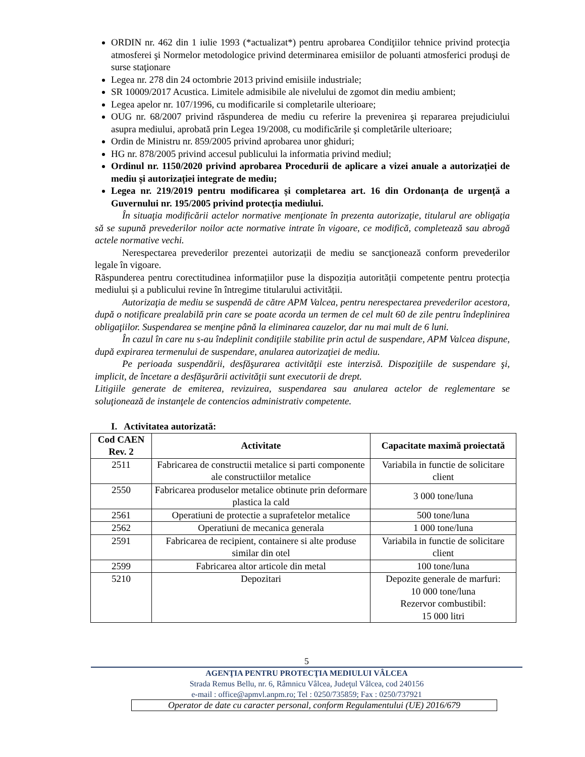ORDIN nr. 462 din 1 iulie 1993 (*actualizat*) pentru aprobarea Condiţiilor tehnice privind protecţia atmosferei şi Normelor metodologice privind determinarea emisiilor de poluanti atmosferici produşi de surse staţionare
Legea nr. 278 din 24 octombrie 2013 privind emisiile industriale;
SR 10009/2017 Acustica. Limitele admisibile ale nivelului de zgomot din mediu ambient;
Legea apelor nr. 107/1996, cu modificarile si completarile ulterioare;
OUG nr. 68/2007 privind răspunderea de mediu cu referire la prevenirea şi repararea prejudiciului asupra mediului, aprobată prin Legea 19/2008, cu modificările şi completările ulterioare;
Ordin de Ministru nr. 859/2005 privind aprobarea unor ghiduri;
HG nr. 878/2005 privind accesul publicului la informatia privind mediul;
Ordinul nr. 1150/2020 privind aprobarea Procedurii de aplicare a vizei anuale a autorizației de mediu și autorizației integrate de mediu;
Legea nr. 219/2019 pentru modificarea și completarea art. 16 din Ordonanța de urgență a Guvernului nr. 195/2005 privind protecția mediului.
În situaţia modificării actelor normative menţionate în prezenta autorizaţie, titularul are obligaţia să se supună prevederilor noilor acte normative intrate în vigoare, ce modifică, completează sau abrogă actele normative vechi.
Nerespectarea prevederilor prezentei autorizații de mediu se sancţionează conform prevederilor legale în vigoare.
Răspunderea pentru corectitudinea informațiilor puse la dispoziția autorității competente pentru protecția mediului și a publicului revine în întregime titularului activității.
Autorizaţia de mediu se suspendă de către APM Valcea, pentru nerespectarea prevederilor acestora, după o notificare prealabilă prin care se poate acorda un termen de cel mult 60 de zile pentru îndeplinirea obligaţiilor. Suspendarea se menţine până la eliminarea cauzelor, dar nu mai mult de 6 luni.
În cazul în care nu s-au îndeplinit condiţiile stabilite prin actul de suspendare, APM Valcea dispune, după expirarea termenului de suspendare, anularea autorizaţiei de mediu.
Pe perioada suspendării, desfăşurarea activităţii este interzisă. Dispoziţiile de suspendare şi, implicit, de încetare a desfăşurării activităţii sunt executorii de drept.
Litigiile generate de emiterea, revizuirea, suspendarea sau anularea actelor de reglementare se soluţionează de instanţele de contencios administrativ competente.
I. Activitatea autorizată:
| Cod CAEN Rev. 2 | Activitate | Capacitate maximă proiectată |
| --- | --- | --- |
| 2511 | Fabricarea de constructii metalice si parti componente ale constructiilor metalice | Variabila in functie de solicitare client |
| 2550 | Fabricarea produselor metalice obtinute prin deformare plastica la cald | 3 000 tone/luna |
| 2561 | Operatiuni de protectie a suprafetelor metalice | 500 tone/luna |
| 2562 | Operatiuni de mecanica generala | 1 000 tone/luna |
| 2591 | Fabricarea de recipient, containere si alte produse similar din otel | Variabila in functie de solicitare client |
| 2599 | Fabricarea altor articole din metal | 100 tone/luna |
| 5210 | Depozitari | Depozite generale de marfuri: 10 000 tone/luna Rezervor combustibil: 15 000 litri |
5
AGENŢIA PENTRU PROTECŢIA MEDIULUI VÂLCEA
Strada Remus Bellu, nr. 6, Râmnicu Vâlcea, Judeţul Vâlcea, cod 240156
e-mail : office@apmvl.anpm.ro; Tel : 0250/735859; Fax : 0250/737921
Operator de date cu caracter personal, conform Regulamentului (UE) 2016/679